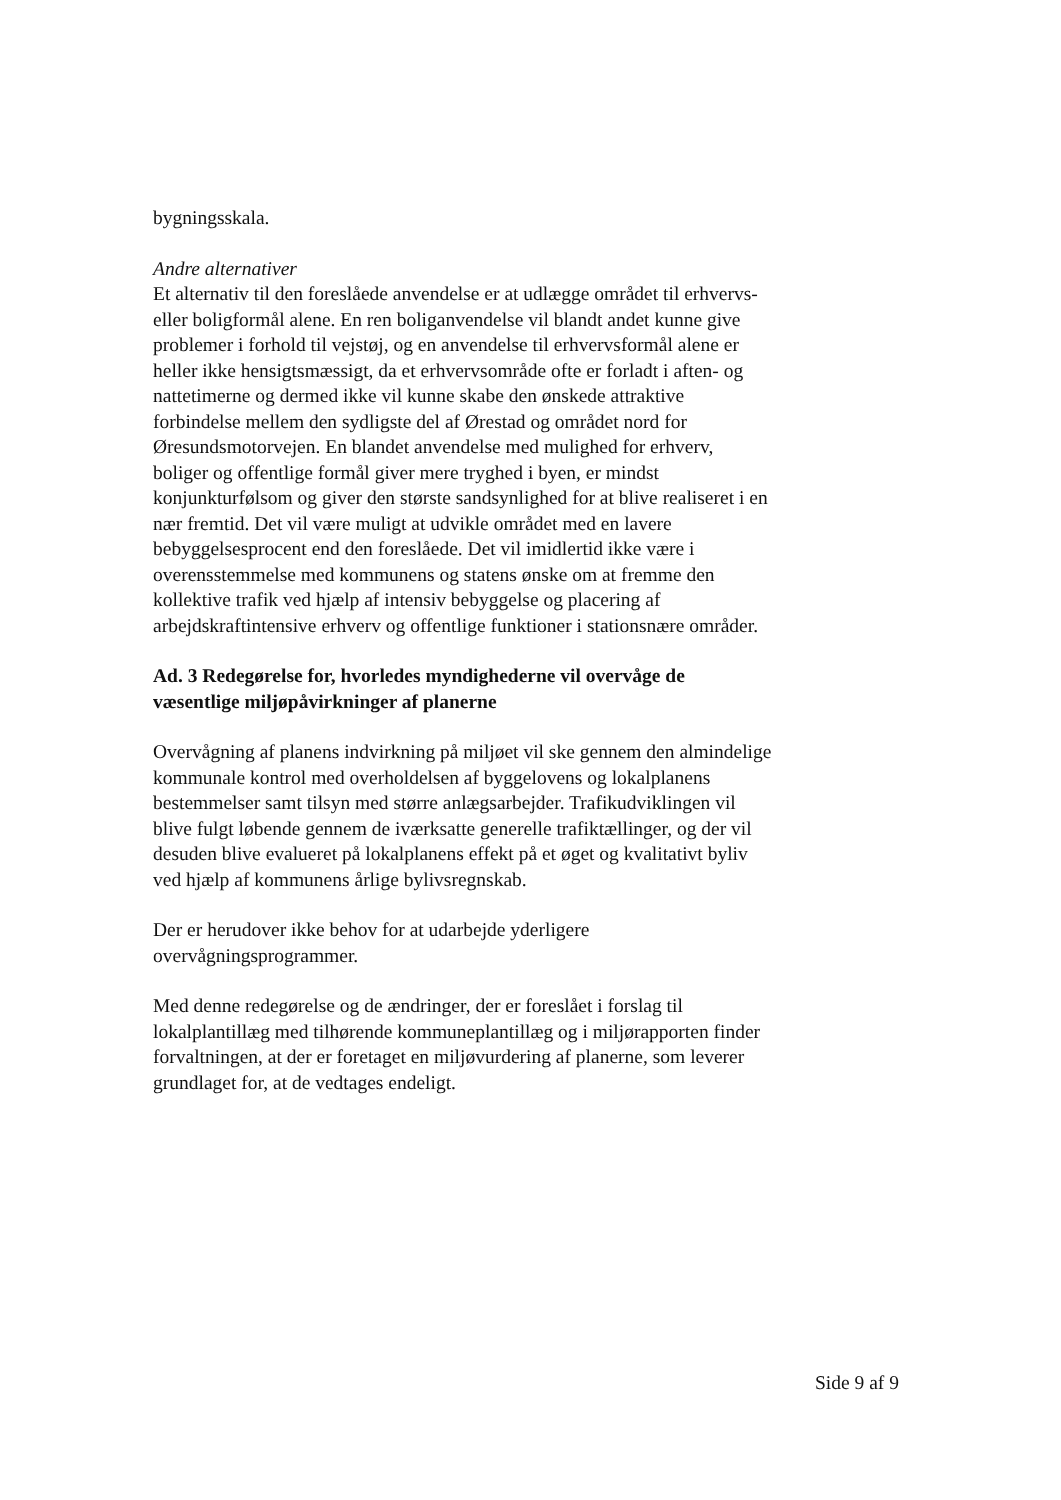bygningsskala.
Andre alternativer
Et alternativ til den foreslåede anvendelse er at udlægge området til erhvervs- eller boligformål alene. En ren boliganvendelse vil blandt andet kunne give problemer i forhold til vejstøj, og en anvendelse til erhvervsformål alene er heller ikke hensigtsmæssigt, da et erhvervsområde ofte er forladt i aften- og nattetimerne og dermed ikke vil kunne skabe den ønskede attraktive forbindelse mellem den sydligste del af Ørestad og området nord for Øresundsmotorvejen. En blandet anvendelse med mulighed for erhverv, boliger og offentlige formål giver mere tryghed i byen, er mindst konjunkturfølsom og giver den største sandsynlighed for at blive realiseret i en nær fremtid. Det vil være muligt at udvikle området med en lavere bebyggelsesprocent end den foreslåede. Det vil imidlertid ikke være i overensstemmelse med kommunens og statens ønske om at fremme den kollektive trafik ved hjælp af intensiv bebyggelse og placering af arbejdskraftintensive erhverv og offentlige funktioner i stationsnære områder.
Ad. 3 Redegørelse for, hvorledes myndighederne vil overvåge de væsentlige miljøpåvirkninger af planerne
Overvågning af planens indvirkning på miljøet vil ske gennem den almindelige kommunale kontrol med overholdelsen af byggelovens og lokalplanens bestemmelser samt tilsyn med større anlægsarbejder. Trafikudviklingen vil blive fulgt løbende gennem de iværksatte generelle trafiktællinger, og der vil desuden blive evalueret på lokalplanens effekt på et øget og kvalitativt byliv ved hjælp af kommunens årlige bylivsregnskab.
Der er herudover ikke behov for at udarbejde yderligere overvågningsprogrammer.
Med denne redegørelse og de ændringer, der er foreslået i forslag til lokalplantillæg med tilhørende kommuneplantillæg og i miljørapporten finder forvaltningen, at der er foretaget en miljøvurdering af planerne, som leverer grundlaget for, at de vedtages endeligt.
Side 9 af 9